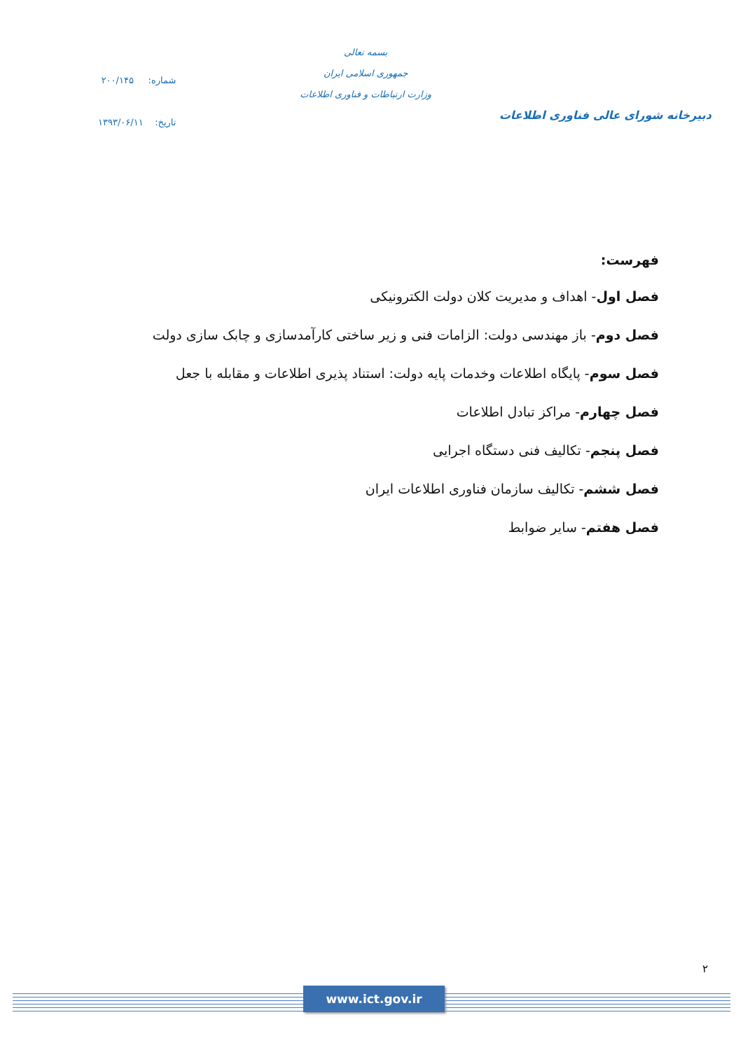دبیرخانه شورای عالی فناوری اطلاعات
بسمه تعالی
جمهوری اسلامی ایران
وزارت ارتباطات و فناوری اطلاعات
شماره: ۲۰۰/۱۴۵
تاریخ: ۱۳۹۳/۰۶/۱۱
فهرست:
فصل اول- اهداف و مدیریت کلان دولت الکترونیکی
فصل دوم- باز مهندسی دولت: الزامات فنی و زیر ساختی کارآمدسازی و چابک سازی دولت
فصل سوم- پایگاه اطلاعات وخدمات پایه دولت: استناد پذیری اطلاعات و مقابله با جعل
فصل چهارم- مراکز تبادل اطلاعات
فصل پنجم- تکالیف فنی دستگاه اجرایی
فصل ششم- تکالیف سازمان فناوری اطلاعات ایران
فصل هفتم- سایر ضوابط
۲
www.ict.gov.ir